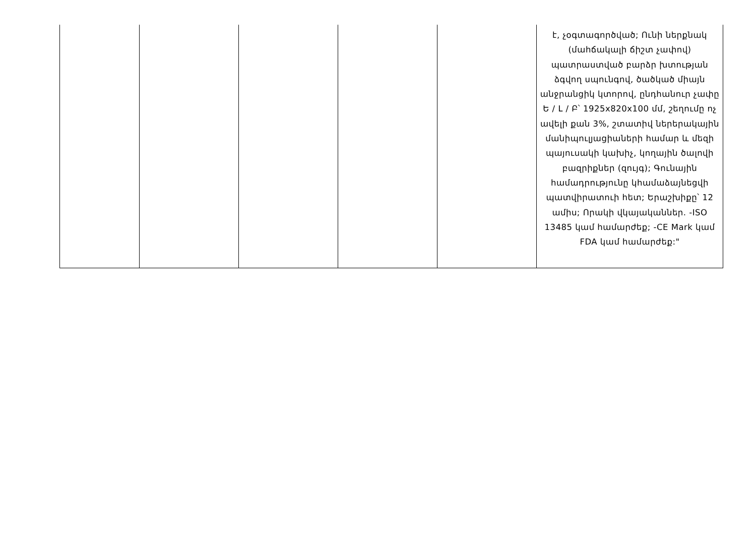| | | | | | է, չօգտագործված; Ունի ներքնակ (մահճակալի ճիշտ չափով) պատրաստված բարձր խտության ձգվող սպունգով, ծածկած միայն անջրանցիկ կտորով, ընդհանուր չափը Ե / Լ / Բ՝ 1925x820x100 մմ, շեղումը ոչ ավելի քան 3%, շտատիվ ներերակային մանիպուլյացիաների համար և մեզի պայուսակի կախիչ, կողային ծալովի բազրիքներ (զույգ); Գունային համադրությունը կհամաձայնեցվի պատվիրատուի հետ; Երաշխիքը՝ 12 ամիս; Որակի վկայականներ. -ISO 13485 կամ համարժեք; -CE Mark կամ FDA կամ համարժեք:" |